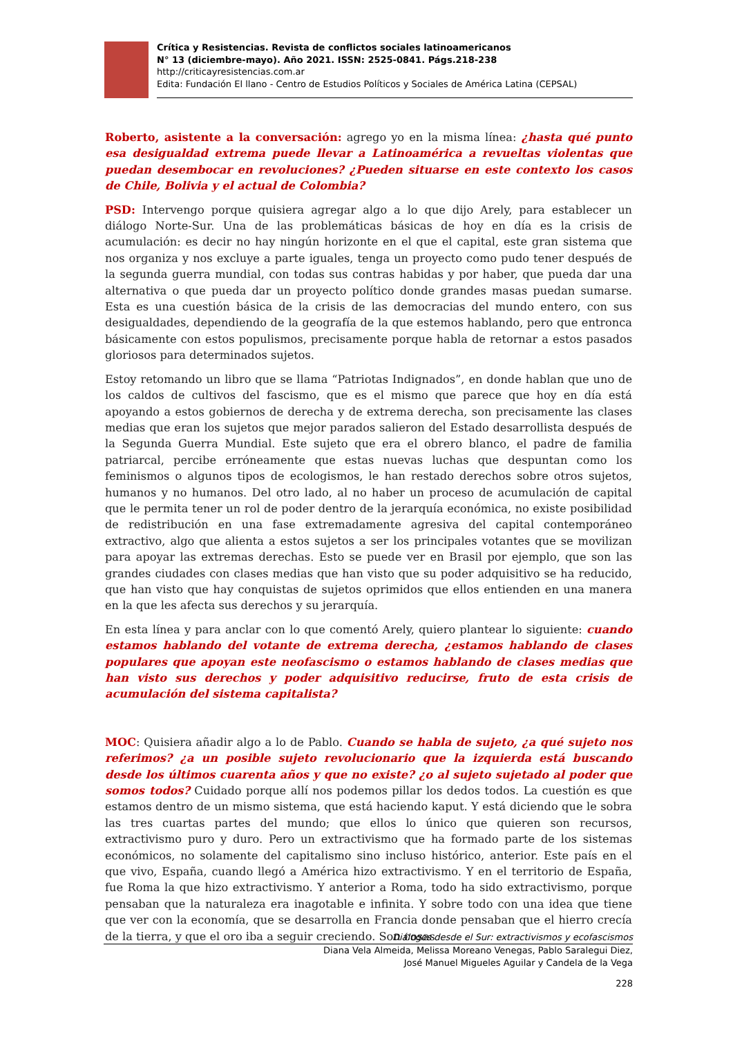Crítica y Resistencias. Revista de conflictos sociales latinoamericanos
N° 13 (diciembre-mayo). Año 2021. ISSN: 2525-0841. Págs.218-238
http://criticayresistencias.com.ar
Edita: Fundación El llano - Centro de Estudios Políticos y Sociales de América Latina (CEPSAL)
Roberto, asistente a la conversación: agrego yo en la misma línea: ¿hasta qué punto esa desigualdad extrema puede llevar a Latinoamérica a revueltas violentas que puedan desembocar en revoluciones? ¿Pueden situarse en este contexto los casos de Chile, Bolivia y el actual de Colombia?
PSD: Intervengo porque quisiera agregar algo a lo que dijo Arely, para establecer un diálogo Norte-Sur. Una de las problemáticas básicas de hoy en día es la crisis de acumulación: es decir no hay ningún horizonte en el que el capital, este gran sistema que nos organiza y nos excluye a parte iguales, tenga un proyecto como pudo tener después de la segunda guerra mundial, con todas sus contras habidas y por haber, que pueda dar una alternativa o que pueda dar un proyecto político donde grandes masas puedan sumarse. Esta es una cuestión básica de la crisis de las democracias del mundo entero, con sus desigualdades, dependiendo de la geografía de la que estemos hablando, pero que entronca básicamente con estos populismos, precisamente porque habla de retornar a estos pasados gloriosos para determinados sujetos.
Estoy retomando un libro que se llama “Patriotas Indignados”, en donde hablan que uno de los caldos de cultivos del fascismo, que es el mismo que parece que hoy en día está apoyando a estos gobiernos de derecha y de extrema derecha, son precisamente las clases medias que eran los sujetos que mejor parados salieron del Estado desarrollista después de la Segunda Guerra Mundial. Este sujeto que era el obrero blanco, el padre de familia patriarcal, percibe erróneamente que estas nuevas luchas que despuntan como los feminismos o algunos tipos de ecologismos, le han restado derechos sobre otros sujetos, humanos y no humanos. Del otro lado, al no haber un proceso de acumulación de capital que le permita tener un rol de poder dentro de la jerarquía económica, no existe posibilidad de redistribución en una fase extremadamente agresiva del capital contemporáneo extractivo, algo que alienta a estos sujetos a ser los principales votantes que se movilizan para apoyar las extremas derechas. Esto se puede ver en Brasil por ejemplo, que son las grandes ciudades con clases medias que han visto que su poder adquisitivo se ha reducido, que han visto que hay conquistas de sujetos oprimidos que ellos entienden en una manera en la que les afecta sus derechos y su jerarquía.
En esta línea y para anclar con lo que comentó Arely, quiero plantear lo siguiente: cuando estamos hablando del votante de extrema derecha, ¿estamos hablando de clases populares que apoyan este neofascismo o estamos hablando de clases medias que han visto sus derechos y poder adquisitivo reducirse, fruto de esta crisis de acumulación del sistema capitalista?
MOC: Quisiera añadir algo a lo de Pablo. Cuando se habla de sujeto, ¿a qué sujeto nos referimos? ¿a un posible sujeto revolucionario que la izquierda está buscando desde los últimos cuarenta años y que no existe? ¿o al sujeto sujetado al poder que somos todos? Cuidado porque allí nos podemos pillar los dedos todos. La cuestión es que estamos dentro de un mismo sistema, que está haciendo kaput. Y está diciendo que le sobra las tres cuartas partes del mundo; que ellos lo único que quieren son recursos, extractivismo puro y duro. Pero un extractivismo que ha formado parte de los sistemas económicos, no solamente del capitalismo sino incluso histórico, anterior. Este país en el que vivo, España, cuando llegó a América hizo extractivismo. Y en el territorio de España, fue Roma la que hizo extractivismo. Y anterior a Roma, todo ha sido extractivismo, porque pensaban que la naturaleza era inagotable e infinita. Y sobre todo con una idea que tiene que ver con la economía, que se desarrolla en Francia donde pensaban que el hierro crecía de la tierra, y que el oro iba a seguir creciendo. Son cosas
Diálogos desde el Sur: extractivismos y ecofascismos
Diana Vela Almeida, Melissa Moreano Venegas, Pablo Saralegui Diez,
José Manuel Migueles Aguilar y Candela de la Vega
228